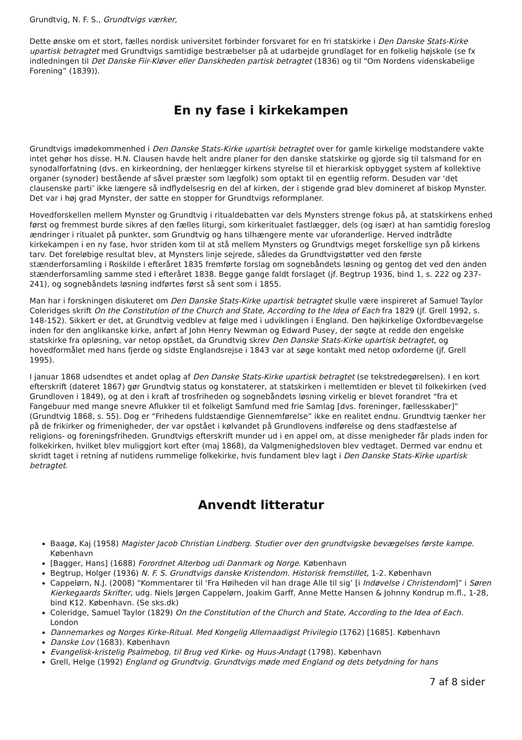Grundtvig, N. F. S., Grundtvigs værker,
Dette ønske om et stort, fælles nordisk universitet forbinder forsvaret for en fri statskirke i Den Danske Stats-Kirke upartisk betragtet med Grundtvigs samtidige bestræbelser på at udarbejde grundlaget for en folkelig højskole (se fx indledningen til Det Danske Fiir-Kløver eller Danskheden partisk betragtet (1836) og til “Om Nordens videnskabelige Forening” (1839)).
En ny fase i kirkekampen
Grundtvigs imødekommenhed i Den Danske Stats-Kirke upartisk betragtet over for gamle kirkelige modstandere vakte intet gehør hos disse. H.N. Clausen havde helt andre planer for den danske statskirke og gjorde sig til talsmand for en synodalforfatning (dvs. en kirkeordning, der henlægger kirkens styrelse til et hierarkisk opbygget system af kollektive organer (synoder) bestående af såvel præster som lægfolk) som optakt til en egentlig reform. Desuden var ‘det clausenske parti’ ikke længere så indflydelsesrig en del af kirken, der i stigende grad blev domineret af biskop Mynster. Det var i høj grad Mynster, der satte en stopper for Grundtvigs reformplaner.
Hovedforskellen mellem Mynster og Grundtvig i ritualdebatten var dels Mynsters strenge fokus på, at statskirkens enhed først og fremmest burde sikres af den fælles liturgi, som kirkeritualet fastlægger, dels (og især) at han samtidig foreslog ændringer i ritualet på punkter, som Grundtvig og hans tilhængere mente var uforanderlige. Herved indtrådte kirkekampen i en ny fase, hvor striden kom til at stå mellem Mynsters og Grundtvigs meget forskellige syn på kirkens tarv. Det foreløbige resultat blev, at Mynsters linje sejrede, således da Grundtvigstøtter ved den første stænderforsamling i Roskilde i efteråret 1835 fremførte forslag om sognebåndets løsning og gentog det ved den anden stænderforsamling samme sted i efteråret 1838. Begge gange faldt forslaget (jf. Begtrup 1936, bind 1, s. 222 og 237-241), og sognebåndets løsning indførtes først så sent som i 1855.
Man har i forskningen diskuteret om Den Danske Stats-Kirke upartisk betragtet skulle være inspireret af Samuel Taylor Coleridges skrift On the Constitution of the Church and State, According to the Idea of Each fra 1829 (jf. Grell 1992, s. 148-152). Sikkert er det, at Grundtvig vedblev at følge med i udviklingen i England. Den højkirkelige Oxfordbevægelse inden for den anglikanske kirke, anført af John Henry Newman og Edward Pusey, der søgte at redde den engelske statskirke fra opløsning, var netop opstået, da Grundtvig skrev Den Danske Stats-Kirke upartisk betragtet, og hovedformålet med hans fjerde og sidste Englandsrejse i 1843 var at søge kontakt med netop oxforderne (jf. Grell 1995).
I januar 1868 udsendtes et andet oplag af Den Danske Stats-Kirke upartisk betragtet (se tekstredegørelsen). I en kort efterskrift (dateret 1867) gør Grundtvig status og konstaterer, at statskirken i mellemtiden er blevet til folkekirken (ved Grundloven i 1849), og at den i kraft af trosfriheden og sognebåndets løsning virkelig er blevet forandret “fra et Fangebuur med mange snevre Aflukker til et folkeligt Samfund med frie Samlag [dvs. foreninger, fællesskaber]” (Grundtvig 1868, s. 55). Dog er “Frihedens fuldstændige Giennemførelse” ikke en realitet endnu. Grundtvig tænker her på de frikirker og frimenigheder, der var opstået i kølvandet på Grundlovens indførelse og dens stadfæstelse af religions- og foreningsfriheden. Grundtvigs efterskrift munder ud i en appel om, at disse menigheder får plads inden for folkekirken, hvilket blev muliggjort kort efter (maj 1868), da Valgmenighedsloven blev vedtaget. Dermed var endnu et skridt taget i retning af nutidens rummelige folkekirke, hvis fundament blev lagt i Den Danske Stats-Kirke upartisk betragtet.
Anvendt litteratur
Baagø, Kaj (1958) Magister Jacob Christian Lindberg. Studier over den grundtvigske bevægelses første kampe. København
[Bagger, Hans] (1688) Forordnet Alterbog udi Danmark og Norge. København
Begtrup, Holger (1936) N. F. S. Grundtvigs danske Kristendom. Historisk fremstillet, 1-2. København
Cappelørn, N.J. (2008) “Kommentarer til ‘Fra Høiheden vil han drage Alle til sig’ [i Indøvelse i Christendom]” i Søren Kierkegaards Skrifter, udg. Niels Jørgen Cappelørn, Joakim Garff, Anne Mette Hansen & Johnny Kondrup m.fl., 1-28, bind K12. København. (Se sks.dk)
Coleridge, Samuel Taylor (1829) On the Constitution of the Church and State, According to the Idea of Each. London
Dannemarkes og Norges Kirke-Ritual. Med Kongelig Allernaadigst Privilegio (1762) [1685]. København
Danske Lov (1683). København
Evangelisk-kristelig Psalmebog, til Brug ved Kirke- og Huus-Andagt (1798). København
Grell, Helge (1992) England og Grundtvig. Grundtvigs møde med England og dets betydning for hans
7 af 8 sider